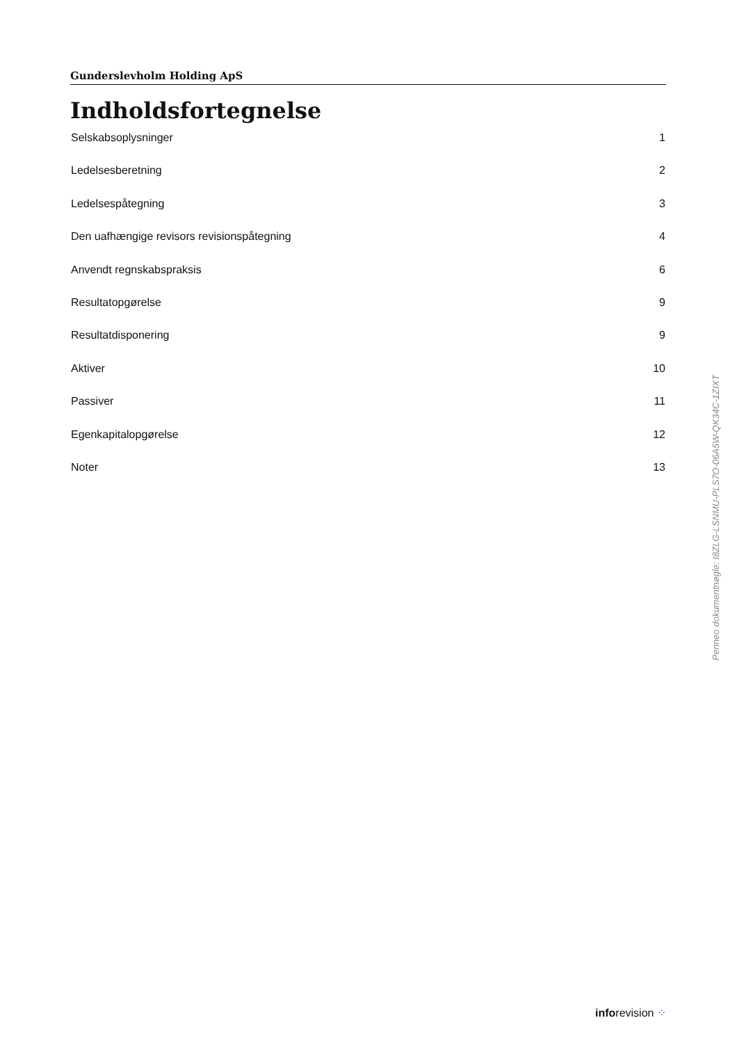Gunderslevholm Holding ApS
Indholdsfortegnelse
| Selskabsoplysninger | 1 |
| Ledelsesberetning | 2 |
| Ledelsespåtegning | 3 |
| Den uafhængige revisors revisionspåtegning | 4 |
| Anvendt regnskabspraksis | 6 |
| Resultatopgørelse | 9 |
| Resultatdisponering | 9 |
| Aktiver | 10 |
| Passiver | 11 |
| Egenkapitalopgørelse | 12 |
| Noter | 13 |
Penneo dokumentnøgle: I8ZLG-LSNMU-PLS7O-06A5W-QK34C-1ZIXT
inforevision ⁘